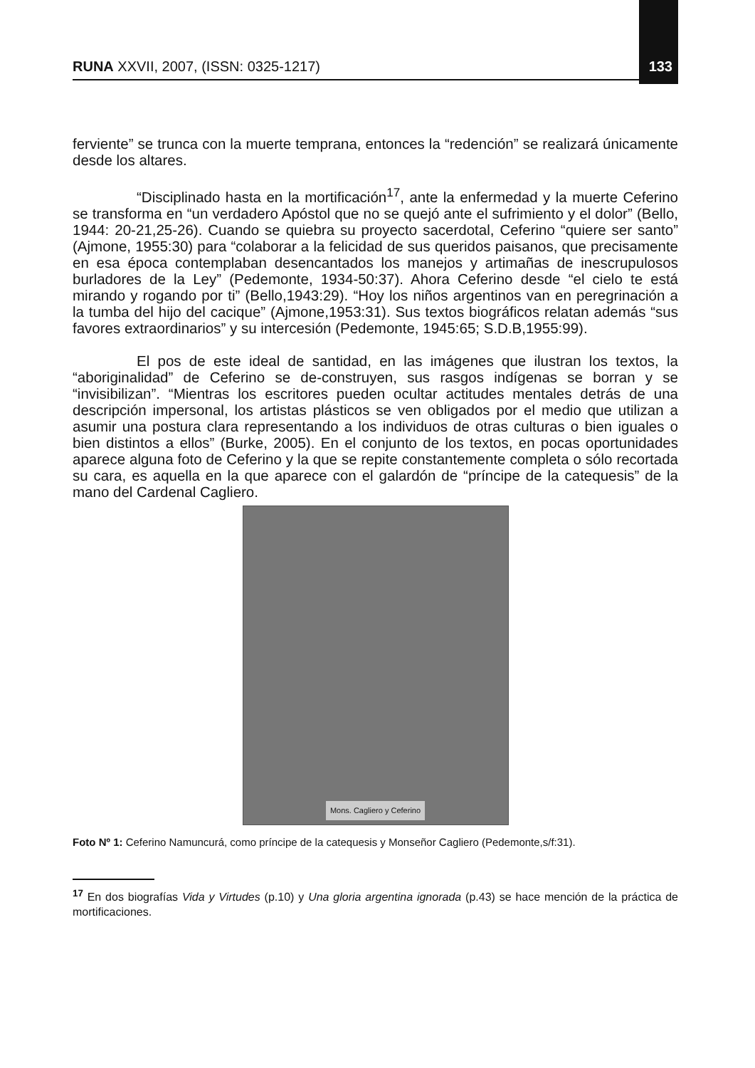RUNA XXVII, 2007, (ISSN: 0325-1217)
133
ferviente” se trunca con la muerte temprana, entonces la “redención” se realizará únicamente desde los altares.
“Disciplinado hasta en la mortificación<sup>17</sup>, ante la enfermedad y la muerte Ceferino se transforma en “un verdadero Apóstol que no se quejó ante el sufrimiento y el dolor” (Bello, 1944: 20-21,25-26). Cuando se quiebra su proyecto sacerdotal, Ceferino “quiere ser santo” (Ajmone, 1955:30) para “colaborar a la felicidad de sus queridos paisanos, que precisamente en esa época contemplaban desencantados los manejos y artimañas de inescrupulosos burladores de la Ley” (Pedemonte, 1934-50:37). Ahora Ceferino desde “el cielo te está mirando y rogando por ti” (Bello,1943:29). “Hoy los niños argentinos van en peregrinación a la tumba del hijo del cacique” (Ajmone,1953:31). Sus textos biográficos relatan además “sus favores extraordinarios” y su intercesión (Pedemonte, 1945:65; S.D.B,1955:99).
El pos de este ideal de santidad, en las imágenes que ilustran los textos, la “aboriginalidad” de Ceferino se de-construyen, sus rasgos indígenas se borran y se “invisibilizan”. “Mientras los escritores pueden ocultar actitudes mentales detrás de una descripción impersonal, los artistas plásticos se ven obligados por el medio que utilizan a asumir una postura clara representando a los individuos de otras culturas o bien iguales o bien distintos a ellos” (Burke, 2005). En el conjunto de los textos, en pocas oportunidades aparece alguna foto de Ceferino y la que se repite constantemente completa o sólo recortada su cara, es aquella en la que aparece con el galardón de “príncipe de la catequesis” de la mano del Cardenal Cagliero.
Mons. Cagliero y Ceferino
Foto Nº 1: Ceferino Namuncurá, como príncipe de la catequesis y Monseñor Cagliero (Pedemonte,s/f:31).
<sup>17</sup> En dos biografías Vida y Virtudes (p.10) y Una gloria argentina ignorada (p.43) se hace mención de la práctica de mortificaciones.